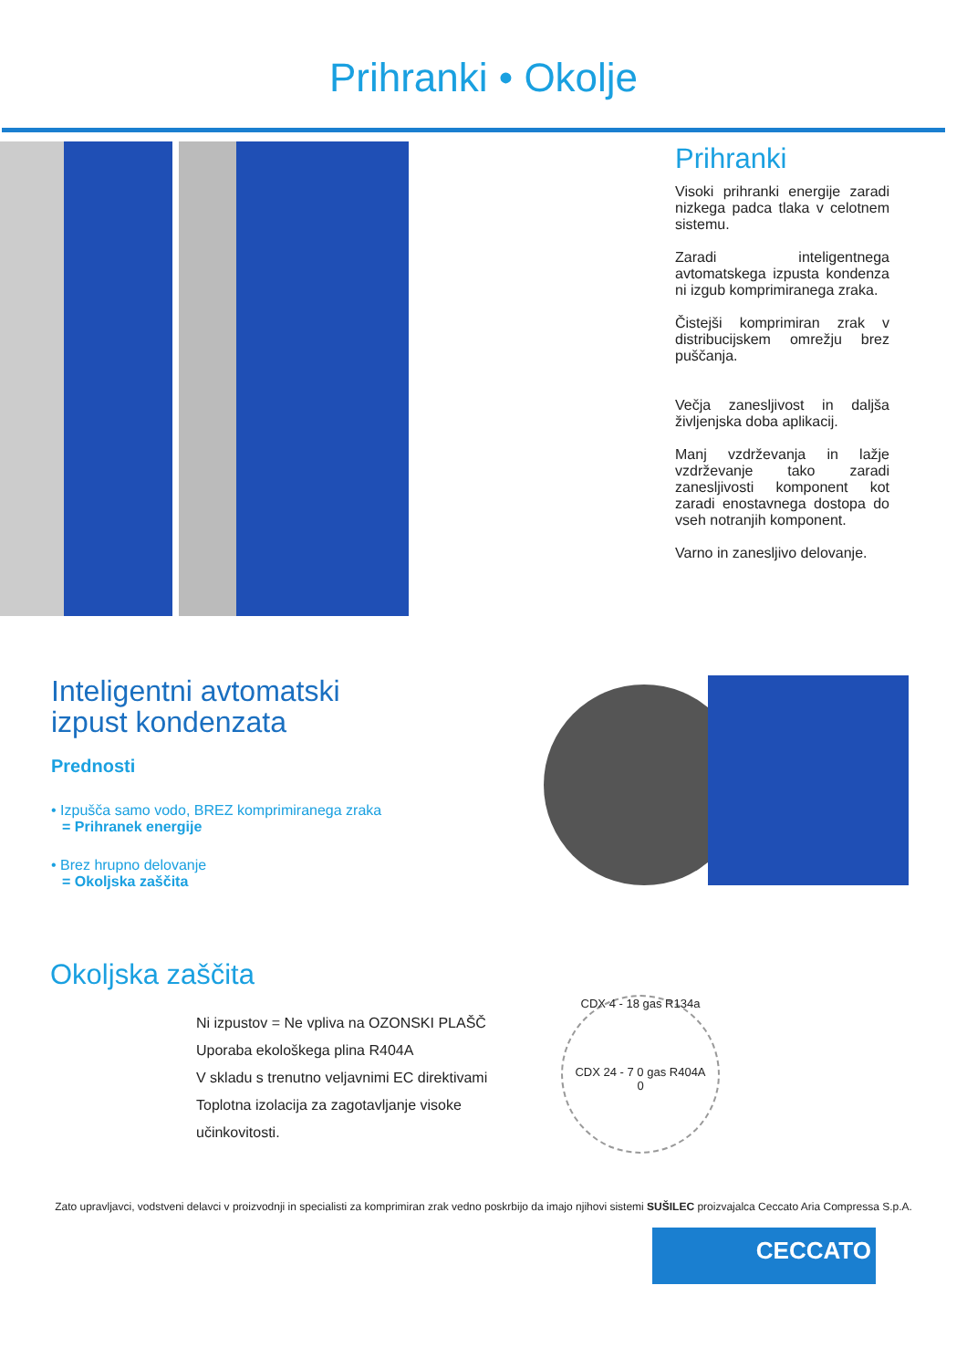Prihranki • Okolje
Prihranki
Visoki prihranki energije zaradi nizkega padca tlaka v celotnem sistemu.
Zaradi inteligentnega avtomatskega izpusta kondenza ni izgub komprimiranega zraka.
Čistejši komprimiran zrak v distribucijskem omrežju brez puščanja.
Večja zanesljivost in daljša življenjska doba aplikacij.
Manj vzdrževanja in lažje vzdrževanje tako zaradi zanesljivosti komponent kot zaradi enostavnega dostopa do vseh notranjih komponent.
Varno in zanesljivo delovanje.
Inteligentni avtomatski
izpust kondenzata
Prednosti
• Izpušča samo vodo, BREZ komprimiranega zraka
= Prihranek energije
• Brez hrupno delovanje
= Okoljska zaščita
Okoljska zaščita
Ni izpustov = Ne vpliva na OZONSKI PLAŠČ
Uporaba ekološkega plina R404A
V skladu s trenutno veljavnimi EC direktivami
Toplotna izolacija za zagotavljanje visoke učinkovitosti.
CDX 4 - 18 gas R134a
CDX 24 - 7 0 gas R404A
0
Zato upravljavci, vodstveni delavci v proizvodnji in specialisti za komprimiran zrak vedno poskrbijo da imajo njihovi sistemi SUŠILEC proizvajalca Ceccato Aria Compressa S.p.A.
CECCATO